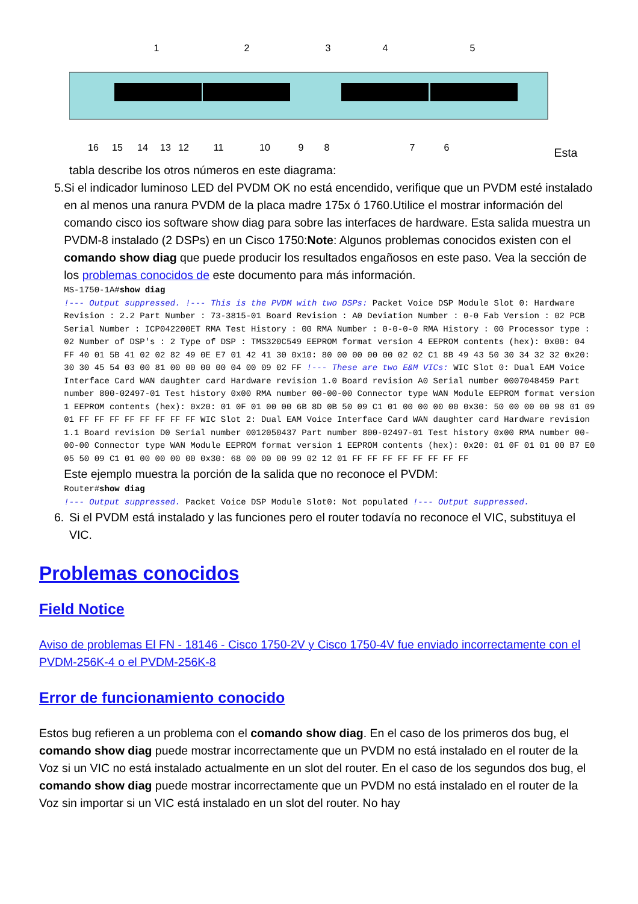1
2
3
4
5
16
15
14
13
12
11
10
9
8
7
6
Esta
tabla describe los otros números en este diagrama:
5. Si el indicador luminoso LED del PVDM OK no está encendido, verifique que un PVDM esté instalado en al menos una ranura PVDM de la placa madre 175x ó 1760.Utilice el mostrar información del comando cisco ios software show diag para sobre las interfaces de hardware. Esta salida muestra un PVDM-8 instalado (2 DSPs) en un Cisco 1750:Note: Algunos problemas conocidos existen con el comando show diag que puede producir los resultados engañosos en este paso. Vea la sección de los problemas conocidos de este documento para más información.
MS-1750-1A#show diag
!--- Output suppressed. !--- This is the PVDM with two DSPs: Packet Voice DSP Module Slot 0: Hardware Revision : 2.2 Part Number : 73-3815-01 Board Revision : A0 Deviation Number : 0-0 Fab Version : 02 PCB Serial Number : ICP042200ET RMA Test History : 00 RMA Number : 0-0-0-0 RMA History : 00 Processor type : 02 Number of DSP's : 2 Type of DSP : TMS320C549 EEPROM format version 4 EEPROM contents (hex): 0x00: 04 FF 40 01 5B 41 02 02 82 49 0E E7 01 42 41 30 0x10: 80 00 00 00 00 02 02 C1 8B 49 43 50 30 34 32 32 0x20: 30 30 45 54 03 00 81 00 00 00 00 04 00 09 02 FF !--- These are two E&M VICs: WIC Slot 0: Dual EAM Voice Interface Card WAN daughter card Hardware revision 1.0 Board revision A0 Serial number 0007048459 Part number 800-02497-01 Test history 0x00 RMA number 00-00-00 Connector type WAN Module EEPROM format version 1 EEPROM contents (hex): 0x20: 01 0F 01 00 00 6B 8D 0B 50 09 C1 01 00 00 00 00 0x30: 50 00 00 00 98 01 09 01 FF FF FF FF FF FF FF FF WIC Slot 2: Dual EAM Voice Interface Card WAN daughter card Hardware revision 1.1 Board revision D0 Serial number 0012050437 Part number 800-02497-01 Test history 0x00 RMA number 00-00-00 Connector type WAN Module EEPROM format version 1 EEPROM contents (hex): 0x20: 01 0F 01 01 00 B7 E0 05 50 09 C1 01 00 00 00 00 0x30: 68 00 00 00 99 02 12 01 FF FF FF FF FF FF FF FF
Este ejemplo muestra la porción de la salida que no reconoce el PVDM:
Router#show diag
!--- Output suppressed. Packet Voice DSP Module Slot0: Not populated !--- Output suppressed.
6. Si el PVDM está instalado y las funciones pero el router todavía no reconoce el VIC, substituya el VIC.
Problemas conocidos
Field Notice
Aviso de problemas El FN - 18146 - Cisco 1750-2V y Cisco 1750-4V fue enviado incorrectamente con el PVDM-256K-4 o el PVDM-256K-8
Error de funcionamiento conocido
Estos bug refieren a un problema con el comando show diag. En el caso de los primeros dos bug, el comando show diag puede mostrar incorrectamente que un PVDM no está instalado en el router de la Voz si un VIC no está instalado actualmente en un slot del router. En el caso de los segundos dos bug, el comando show diag puede mostrar incorrectamente que un PVDM no está instalado en el router de la Voz sin importar si un VIC está instalado en un slot del router. No hay